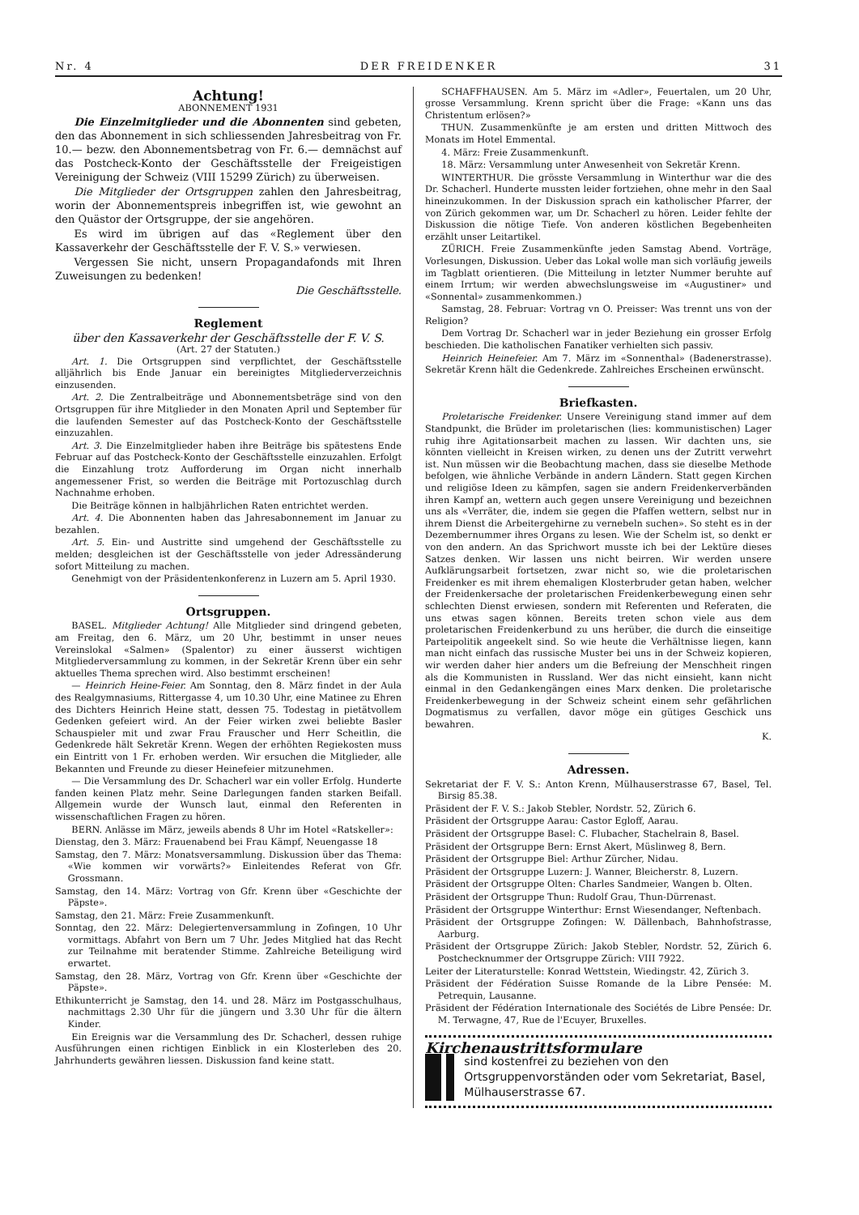Nr. 4 DER FREIDENKER 31
Achtung!
ABONNEMENT 1931
Die Einzelmitglieder und die Abonnenten sind gebeten, den das Abonnement in sich schliessenden Jahresbeitrag von Fr. 10.— bezw. den Abonnementsbetrag von Fr. 6.— demnächst auf das Postcheck-Konto der Geschäftsstelle der Freigeistigen Vereinigung der Schweiz (VIII 15299 Zürich) zu überweisen.
Die Mitglieder der Ortsgruppen zahlen den Jahresbeitrag, worin der Abonnementspreis inbegriffen ist, wie gewohnt an den Quästor der Ortsgruppe, der sie angehören.
Es wird im übrigen auf das «Reglement über den Kassaverkehr der Geschäftsstelle der F. V. S.» verwiesen.
Vergessen Sie nicht, unsern Propagandafonds mit Ihren Zuweisungen zu bedenken!
Die Geschäftsstelle.
Reglement
über den Kassaverkehr der Geschäftsstelle der F. V. S.
(Art. 27 der Statuten.)
Art. 1. Die Ortsgruppen sind verpflichtet, der Geschäftsstelle alljährlich bis Ende Januar ein bereinigtes Mitgliederverzeichnis einzusenden.
Art. 2. Die Zentralbeiträge und Abonnementsbeträge sind von den Ortsgruppen für ihre Mitglieder in den Monaten April und September für die laufenden Semester auf das Postcheck-Konto der Geschäftsstelle einzuzahlen.
Art. 3. Die Einzelmitglieder haben ihre Beiträge bis spätestens Ende Februar auf das Postcheck-Konto der Geschäftsstelle einzuzahlen. Erfolgt die Einzahlung trotz Aufforderung im Organ nicht innerhalb angemessener Frist, so werden die Beiträge mit Portozuschlag durch Nachnahme erhoben.
Die Beiträge können in halbjährlichen Raten entrichtet werden.
Art. 4. Die Abonnenten haben das Jahresabonnement im Januar zu bezahlen.
Art. 5. Ein- und Austritte sind umgehend der Geschäftsstelle zu melden; desgleichen ist der Geschäftsstelle von jeder Adressänderung sofort Mitteilung zu machen.
Genehmigt von der Präsidentenkonferenz in Luzern am 5. April 1930.
Ortsgruppen.
BASEL. Mitglieder Achtung! Alle Mitglieder sind dringend gebeten, am Freitag, den 6. März, um 20 Uhr, bestimmt in unser neues Vereinslokal «Salmen» (Spalentor) zu einer äusserst wichtigen Mitgliederversammlung zu kommen, in der Sekretär Krenn über ein sehr aktuelles Thema sprechen wird. Also bestimmt erscheinen!
— Heinrich Heine-Feier. Am Sonntag, den 8. März findet in der Aula des Realgymnasiums, Rittergasse 4, um 10.30 Uhr, eine Matinee zu Ehren des Dichters Heinrich Heine statt, dessen 75. Todestag in pietätvollem Gedenken gefeiert wird. An der Feier wirken zwei beliebte Basler Schauspieler mit und zwar Frau Frauscher und Herr Scheitlin, die Gedenkrede hält Sekretär Krenn. Wegen der erhöhten Regiekosten muss ein Eintritt von 1 Fr. erhoben werden. Wir ersuchen die Mitglieder, alle Bekannten und Freunde zu dieser Heinefeier mitzunehmen.
— Die Versammlung des Dr. Schacherl war ein voller Erfolg. Hunderte fanden keinen Platz mehr. Seine Darlegungen fanden starken Beifall. Allgemein wurde der Wunsch laut, einmal den Referenten in wissenschaftlichen Fragen zu hören.
BERN. Anlässe im März, jeweils abends 8 Uhr im Hotel «Ratskeller»:
Dienstag, den 3. März: Frauenabend bei Frau Kämpf, Neuengasse 18
Samstag, den 7. März: Monatsversammlung. Diskussion über das Thema: «Wie kommen wir vorwärts?» Einleitendes Referat von Gfr. Grossmann.
Samstag, den 14. März: Vortrag von Gfr. Krenn über «Geschichte der Päpste».
Samstag, den 21. März: Freie Zusammenkunft.
Sonntag, den 22. März: Delegiertenversammlung in Zofingen, 10 Uhr vormittags. Abfahrt von Bern um 7 Uhr. Jedes Mitglied hat das Recht zur Teilnahme mit beratender Stimme. Zahlreiche Beteiligung wird erwartet.
Samstag, den 28. März, Vortrag von Gfr. Krenn über «Geschichte der Päpste».
Ethikunterricht je Samstag, den 14. und 28. März im Postgasschulhaus, nachmittags 2.30 Uhr für die jüngern und 3.30 Uhr für die ältern Kinder.
Ein Ereignis war die Versammlung des Dr. Schacherl, dessen ruhige Ausführungen einen richtigen Einblick in ein Klosterleben des 20. Jahrhunderts gewähren liessen. Diskussion fand keine statt.
SCHAFFHAUSEN. Am 5. März im «Adler», Feuertalen, um 20 Uhr, grosse Versammlung. Krenn spricht über die Frage: «Kann uns das Christentum erlösen?»
THUN. Zusammenkünfte je am ersten und dritten Mittwoch des Monats im Hotel Emmental.
4. März: Freie Zusammenkunft.
18. März: Versammlung unter Anwesenheit von Sekretär Krenn.
WINTERTHUR. Die grösste Versammlung in Winterthur war die des Dr. Schacherl. Hunderte mussten leider fortziehen, ohne mehr in den Saal hineinzukommen. In der Diskussion sprach ein katholischer Pfarrer, der von Zürich gekommen war, um Dr. Schacherl zu hören. Leider fehlte der Diskussion die nötige Tiefe. Von anderen köstlichen Begebenheiten erzählt unser Leitartikel.
ZÜRICH. Freie Zusammenkünfte jeden Samstag Abend. Vorträge, Vorlesungen, Diskussion. Ueber das Lokal wolle man sich vorläufig jeweils im Tagblatt orientieren. (Die Mitteilung in letzter Nummer beruhte auf einem Irrtum; wir werden abwechslungsweise im «Augustiner» und «Sonnental» zusammenkommen.)
Samstag, 28. Februar: Vortrag vn O. Preisser: Was trennt uns von der Religion?
Dem Vortrag Dr. Schacherl war in jeder Beziehung ein grosser Erfolg beschieden. Die katholischen Fanatiker verhielten sich passiv.
Heinrich Heinefeier. Am 7. März im «Sonnenthal» (Badenerstrasse). Sekretär Krenn hält die Gedenkrede. Zahlreiches Erscheinen erwünscht.
Briefkasten.
Proletarische Freidenker. Unsere Vereinigung stand immer auf dem Standpunkt, die Brüder im proletarischen (lies: kommunistischen) Lager ruhig ihre Agitationsarbeit machen zu lassen. Wir dachten uns, sie könnten vielleicht in Kreisen wirken, zu denen uns der Zutritt verwehrt ist. Nun müssen wir die Beobachtung machen, dass sie dieselbe Methode befolgen, wie ähnliche Verbände in andern Ländern. Statt gegen Kirchen und religiöse Ideen zu kämpfen, sagen sie andern Freidenkerverbänden ihren Kampf an, wettern auch gegen unsere Vereinigung und bezeichnen uns als «Verräter, die, indem sie gegen die Pfaffen wettern, selbst nur in ihrem Dienst die Arbeitergehirne zu vernebeln suchen». So steht es in der Dezembernummer ihres Organs zu lesen. Wie der Schelm ist, so denkt er von den andern. An das Sprichwort musste ich bei der Lektüre dieses Satzes denken. Wir lassen uns nicht beirren. Wir werden unsere Aufklärungsarbeit fortsetzen, zwar nicht so, wie die proletarischen Freidenker es mit ihrem ehemaligen Klosterbruder getan haben, welcher der Freidenkersache der proletarischen Freidenkerbewegung einen sehr schlechten Dienst erwiesen, sondern mit Referenten und Referaten, die uns etwas sagen können. Bereits treten schon viele aus dem proletarischen Freidenkerbund zu uns herüber, die durch die einseitige Parteipolitik angeekelt sind. So wie heute die Verhältnisse liegen, kann man nicht einfach das russische Muster bei uns in der Schweiz kopieren, wir werden daher hier anders um die Befreiung der Menschheit ringen als die Kommunisten in Russland. Wer das nicht einsieht, kann nicht einmal in den Gedankengängen eines Marx denken. Die proletarische Freidenkerbewegung in der Schweiz scheint einem sehr gefährlichen Dogmatismus zu verfallen, davor möge ein gütiges Geschick uns bewahren.
K.
Adressen.
Sekretariat der F. V. S.: Anton Krenn, Mülhauserstrasse 67, Basel, Tel. Birsig 85.38.
Präsident der F. V. S.: Jakob Stebler, Nordstr. 52, Zürich 6.
Präsident der Ortsgruppe Aarau: Castor Egloff, Aarau.
Präsident der Ortsgruppe Basel: C. Flubacher, Stachelrain 8, Basel.
Präsident der Ortsgruppe Bern: Ernst Akert, Müslinweg 8, Bern.
Präsident der Ortsgruppe Biel: Arthur Zürcher, Nidau.
Präsident der Ortsgruppe Luzern: J. Wanner, Bleicherstr. 8, Luzern.
Präsident der Ortsgruppe Olten: Charles Sandmeier, Wangen b. Olten.
Präsident der Ortsgruppe Thun: Rudolf Grau, Thun-Dürrenast.
Präsident der Ortsgruppe Winterthur: Ernst Wiesendanger, Neftenbach.
Präsident der Ortsgruppe Zofingen: W. Dällenbach, Bahnhofstrasse, Aarburg.
Präsident der Ortsgruppe Zürich: Jakob Stebler, Nordstr. 52, Zürich 6. Postchecknummer der Ortsgruppe Zürich: VIII 7922.
Leiter der Literaturstelle: Konrad Wettstein, Wiedingstr. 42, Zürich 3.
Präsident der Fédération Suisse Romande de la Libre Pensée: M. Petrequin, Lausanne.
Präsident der Fédération Internationale des Sociétés de Libre Pensée: Dr. M. Terwagne, 47, Rue de l'Ecuyer, Bruxelles.
Kirchenaustrittsformulare
sind kostenfrei zu beziehen von den Ortsgruppenvorständen oder vom Sekretariat, Basel, Mülhauserstrasse 67.